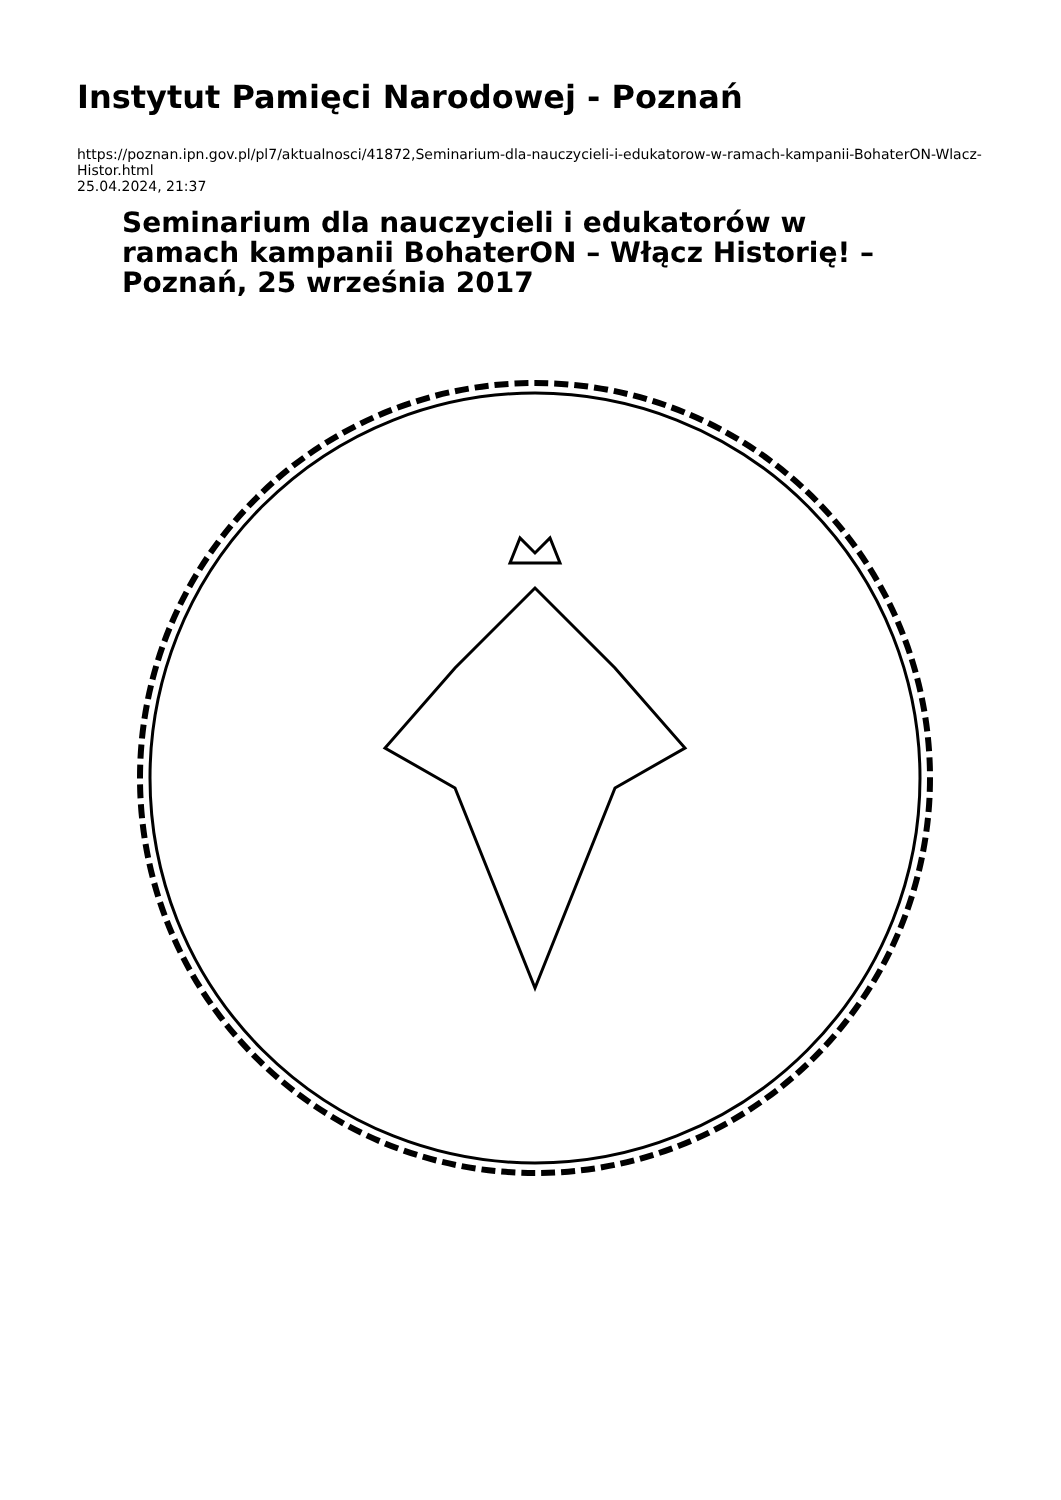Instytut Pamięci Narodowej - Poznań
https://poznan.ipn.gov.pl/pl7/aktualnosci/41872,Seminarium-dla-nauczycieli-i-edukatorow-w-ramach-kampanii-BohaterON-Wlacz-Histor.html
25.04.2024, 21:37
Seminarium dla nauczycieli i edukatorów w ramach kampanii BohaterON – Włącz Historię! – Poznań, 25 września 2017